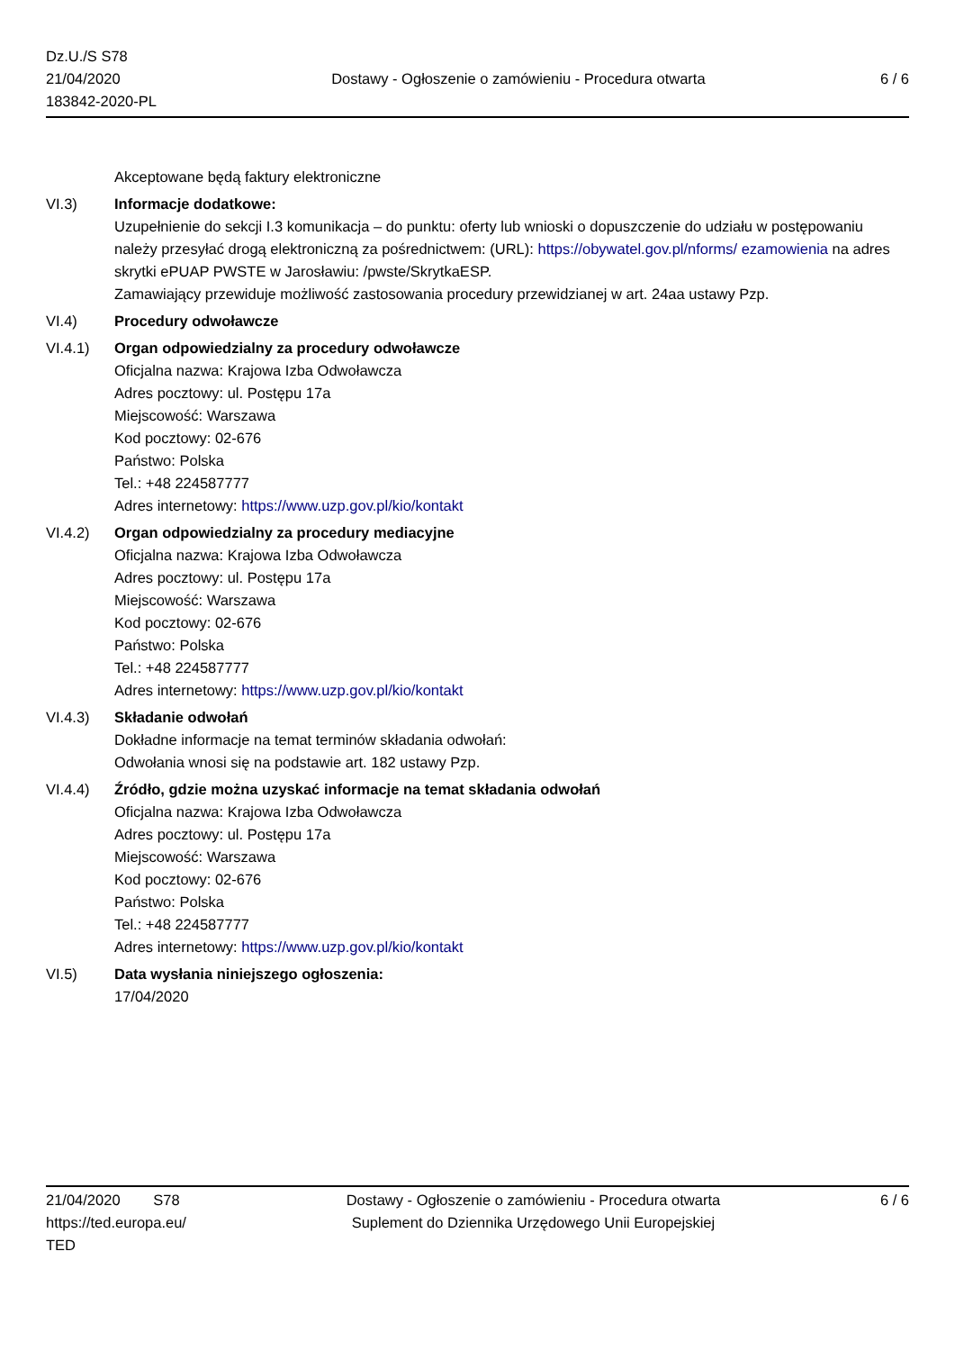Dz.U./S S78
21/04/2020
183842-2020-PL
Dostawy - Ogłoszenie o zamówieniu - Procedura otwarta
6 / 6
Akceptowane będą faktury elektroniczne
VI.3) Informacje dodatkowe:
Uzupełnienie do sekcji I.3 komunikacja – do punktu: oferty lub wnioski o dopuszczenie do udziału w postępowaniu należy przesyłać drogą elektroniczną za pośrednictwem: (URL): https://obywatel.gov.pl/nforms/ ezamowienia na adres skrytki ePUAP PWSTE w Jarosławiu: /pwste/SkrytkaESP.
Zamawiający przewiduje możliwość zastosowania procedury przewidzianej w art. 24aa ustawy Pzp.
VI.4) Procedury odwoławcze
VI.4.1) Organ odpowiedzialny za procedury odwoławcze
Oficjalna nazwa: Krajowa Izba Odwoławcza
Adres pocztowy: ul. Postępu 17a
Miejscowość: Warszawa
Kod pocztowy: 02-676
Państwo: Polska
Tel.: +48 224587777
Adres internetowy: https://www.uzp.gov.pl/kio/kontakt
VI.4.2) Organ odpowiedzialny za procedury mediacyjne
Oficjalna nazwa: Krajowa Izba Odwoławcza
Adres pocztowy: ul. Postępu 17a
Miejscowość: Warszawa
Kod pocztowy: 02-676
Państwo: Polska
Tel.: +48 224587777
Adres internetowy: https://www.uzp.gov.pl/kio/kontakt
VI.4.3) Składanie odwołań
Dokładne informacje na temat terminów składania odwołań:
Odwołania wnosi się na podstawie art. 182 ustawy Pzp.
VI.4.4) Źródło, gdzie można uzyskać informacje na temat składania odwołań
Oficjalna nazwa: Krajowa Izba Odwoławcza
Adres pocztowy: ul. Postępu 17a
Miejscowość: Warszawa
Kod pocztowy: 02-676
Państwo: Polska
Tel.: +48 224587777
Adres internetowy: https://www.uzp.gov.pl/kio/kontakt
VI.5) Data wysłania niniejszego ogłoszenia:
17/04/2020
21/04/2020 S78
https://ted.europa.eu/
TED
Dostawy - Ogłoszenie o zamówieniu - Procedura otwarta
Suplement do Dziennika Urzędowego Unii Europejskiej
6 / 6